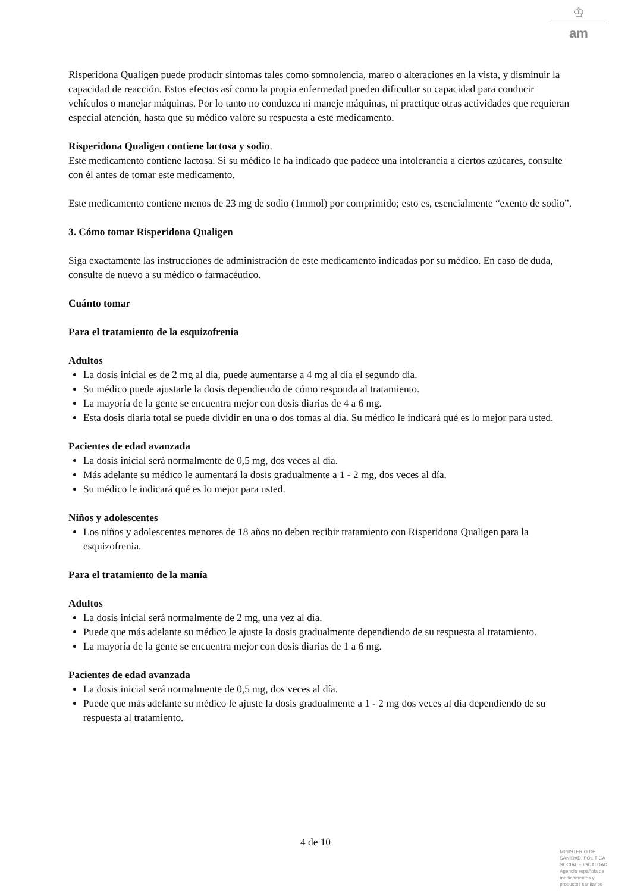♔
am
Risperidona Qualigen puede producir síntomas tales como somnolencia, mareo o alteraciones en la vista, y disminuir la capacidad de reacción. Estos efectos así como la propia enfermedad pueden dificultar su capacidad para conducir vehículos o manejar máquinas. Por lo tanto no conduzca ni maneje máquinas, ni practique otras actividades que requieran especial atención, hasta que su médico valore su respuesta a este medicamento.
Risperidona Qualigen contiene lactosa y sodio.
Este medicamento contiene lactosa. Si su médico le ha indicado que padece una intolerancia a ciertos azúcares, consulte con él antes de tomar este medicamento.
Este medicamento contiene menos de 23 mg de sodio (1mmol) por comprimido; esto es, esencialmente “exento de sodio”.
3. Cómo tomar Risperidona Qualigen
Siga exactamente las instrucciones de administración de este medicamento indicadas por su médico. En caso de duda, consulte de nuevo a su médico o farmacéutico.
Cuánto tomar
Para el tratamiento de la esquizofrenia
Adultos
La dosis inicial es de 2 mg al día, puede aumentarse a 4 mg al día el segundo día.
Su médico puede ajustarle la dosis dependiendo de cómo responda al tratamiento.
La mayoría de la gente se encuentra mejor con dosis diarias de 4 a 6 mg.
Esta dosis diaria total se puede dividir en una o dos tomas al día. Su médico le indicará qué es lo mejor para usted.
Pacientes de edad avanzada
La dosis inicial será normalmente de 0,5 mg, dos veces al día.
Más adelante su médico le aumentará la dosis gradualmente a 1 - 2 mg, dos veces al día.
Su médico le indicará qué es lo mejor para usted.
Niños y adolescentes
Los niños y adolescentes menores de 18 años no deben recibir tratamiento con Risperidona Qualigen para la esquizofrenia.
Para el tratamiento de la manía
Adultos
La dosis inicial será normalmente de 2 mg, una vez al día.
Puede que más adelante su médico le ajuste la dosis gradualmente dependiendo de su respuesta al tratamiento.
La mayoría de la gente se encuentra mejor con dosis diarias de 1 a 6 mg.
Pacientes de edad avanzada
La dosis inicial será normalmente de 0,5 mg, dos veces al día.
Puede que más adelante su médico le ajuste la dosis gradualmente a 1 - 2 mg dos veces al día dependiendo de su respuesta al tratamiento.
4 de 10
MINISTERIO DE
SANIDAD, POLITICA
SOCIAL E IGUALDAD
Agencia española de
medicamentos y
productos sanitarios